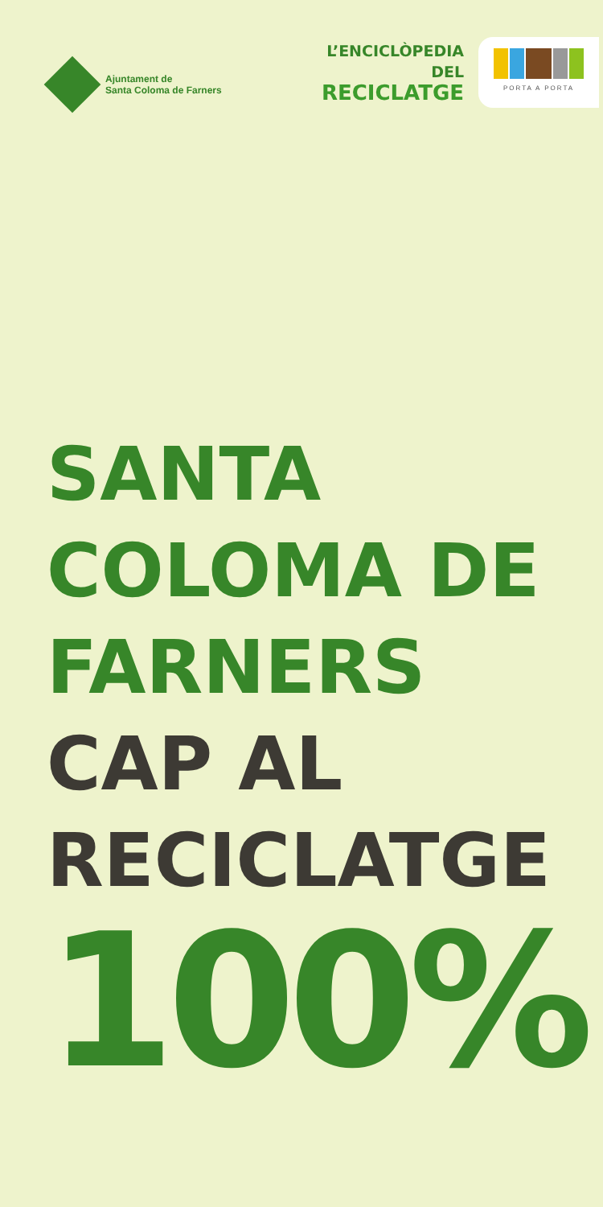Ajuntament de
Santa Coloma de Farners
L’ENCICLÒPEDIA DEL
RECICLATGE
PORTA A PORTA
SANTA
COLOMA DE
FARNERS
CAP AL
RECICLATGE
100%